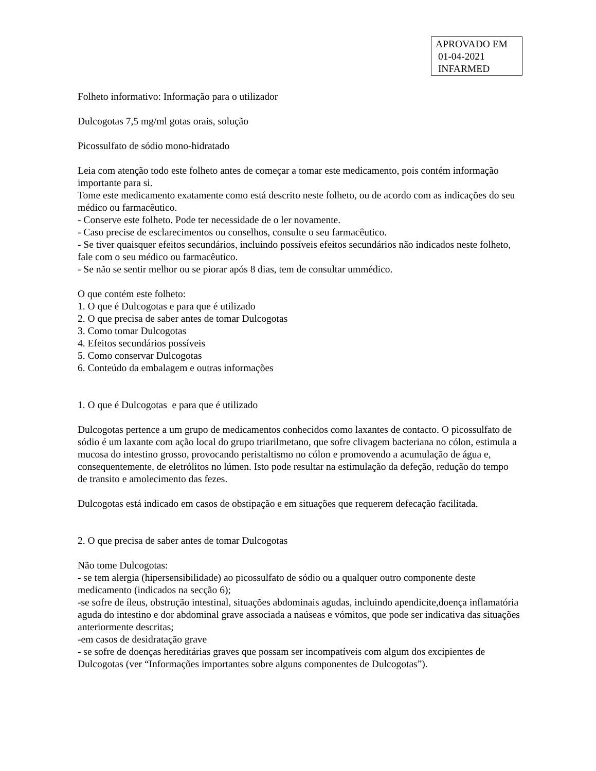APROVADO EM
01-04-2021
INFARMED
Folheto informativo: Informação para o utilizador
Dulcogotas 7,5 mg/ml gotas orais, solução
Picossulfato de sódio mono-hidratado
Leia com atenção todo este folheto antes de começar a tomar este medicamento, pois contém informação importante para si.
Tome este medicamento exatamente como está descrito neste folheto, ou de acordo com as indicações do seu médico ou farmacêutico.
- Conserve este folheto. Pode ter necessidade de o ler novamente.
- Caso precise de esclarecimentos ou conselhos, consulte o seu farmacêutico.
- Se tiver quaisquer efeitos secundários, incluindo possíveis efeitos secundários não indicados neste folheto, fale com o seu médico ou farmacêutico.
- Se não se sentir melhor ou se piorar após 8 dias, tem de consultar ummédico.
O que contém este folheto:
1. O que é Dulcogotas e para que é utilizado
2. O que precisa de saber antes de tomar Dulcogotas
3. Como tomar Dulcogotas
4. Efeitos secundários possíveis
5. Como conservar Dulcogotas
6. Conteúdo da embalagem e outras informações
1. O que é Dulcogotas e para que é utilizado
Dulcogotas pertence a um grupo de medicamentos conhecidos como laxantes de contacto. O picossulfato de sódio é um laxante com ação local do grupo triarilmetano, que sofre clivagem bacteriana no cólon, estimula a mucosa do intestino grosso, provocando peristaltismo no cólon e promovendo a acumulação de água e, consequentemente, de eletrólitos no lúmen. Isto pode resultar na estimulação da defeção, redução do tempo de transito e amolecimento das fezes.
Dulcogotas está indicado em casos de obstipação e em situações que requerem defecação facilitada.
2. O que precisa de saber antes de tomar Dulcogotas
Não tome Dulcogotas:
- se tem alergia (hipersensibilidade) ao picossulfato de sódio ou a qualquer outro componente deste medicamento (indicados na secção 6);
-se sofre de íleus, obstrução intestinal, situações abdominais agudas, incluindo apendicite,doença inflamatória aguda do intestino e dor abdominal grave associada a naúseas e vómitos, que pode ser indicativa das situações anteriormente descritas;
-em casos de desidratação grave
- se sofre de doenças hereditárias graves que possam ser incompatíveis com algum dos excipientes de Dulcogotas (ver “Informações importantes sobre alguns componentes de Dulcogotas”).